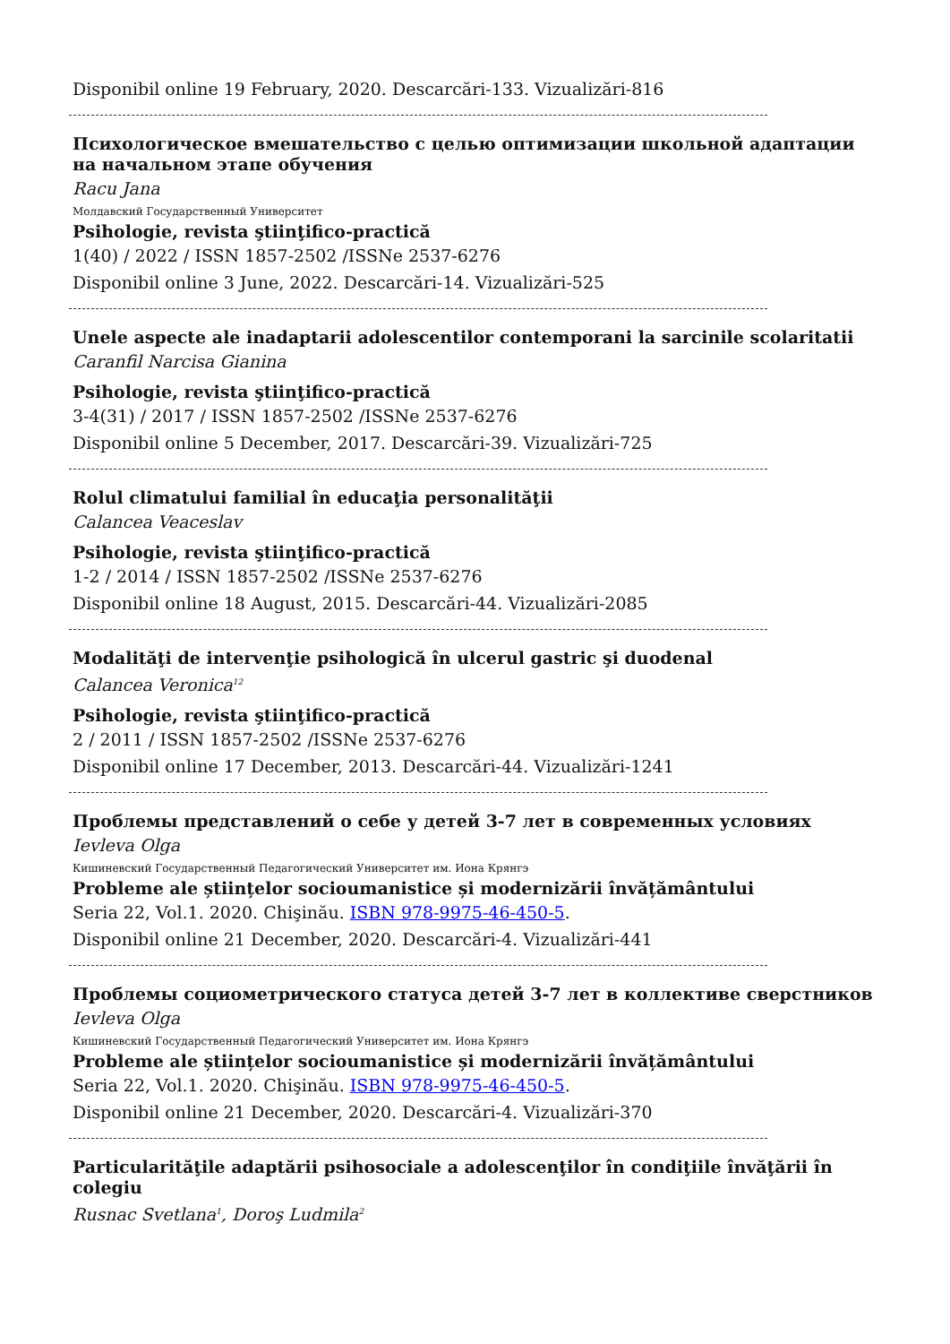Disponibil online 19 February, 2020. Descarcări-133. Vizualizări-816
Психологическое вмешательство с целью оптимизации школьной адаптации на начальном этапе обучения
Racu Jana
Молдавский Государственный Университет
Psihologie, revista ştiinţifico-practică
1(40) / 2022 / ISSN 1857-2502 /ISSNe 2537-6276
Disponibil online 3 June, 2022. Descarcări-14. Vizualizări-525
Unele aspecte ale inadaptarii adolescentilor contemporani la sarcinile scolaritatii
Caranfil Narcisa Gianina
Psihologie, revista ştiinţifico-practică
3-4(31) / 2017 / ISSN 1857-2502 /ISSNe 2537-6276
Disponibil online 5 December, 2017. Descarcări-39. Vizualizări-725
Rolul climatului familial în educaţia personalităţii
Calancea Veaceslav
Psihologie, revista ştiinţifico-practică
1-2 / 2014 / ISSN 1857-2502 /ISSNe 2537-6276
Disponibil online 18 August, 2015. Descarcări-44. Vizualizări-2085
Modalităţi de intervenţie psihologică în ulcerul gastric şi duodenal
Calancea Veronica<sup>12</sup>
Psihologie, revista ştiinţifico-practică
2 / 2011 / ISSN 1857-2502 /ISSNe 2537-6276
Disponibil online 17 December, 2013. Descarcări-44. Vizualizări-1241
Проблемы представлений о себе у детей 3-7 лет в современных условиях
Ievleva Olga
Кишиневский Государственный Педагогический Университет им. Иона Крянгэ
Probleme ale științelor socioumanistice și modernizării învățământului
Seria 22, Vol.1. 2020. Chişinău. ISBN 978-9975-46-450-5.
Disponibil online 21 December, 2020. Descarcări-4. Vizualizări-441
Проблемы социометрического статуса детей 3-7 лет в коллективе сверстников
Ievleva Olga
Кишиневский Государственный Педагогический Университет им. Иона Крянгэ
Probleme ale științelor socioumanistice și modernizării învățământului
Seria 22, Vol.1. 2020. Chişinău. ISBN 978-9975-46-450-5.
Disponibil online 21 December, 2020. Descarcări-4. Vizualizări-370
Particularităţile adaptării psihosociale a adolescenţilor în condiţiile învăţării în colegiu
Rusnac Svetlana<sup>1</sup>, Doroş Ludmila<sup>2</sup>